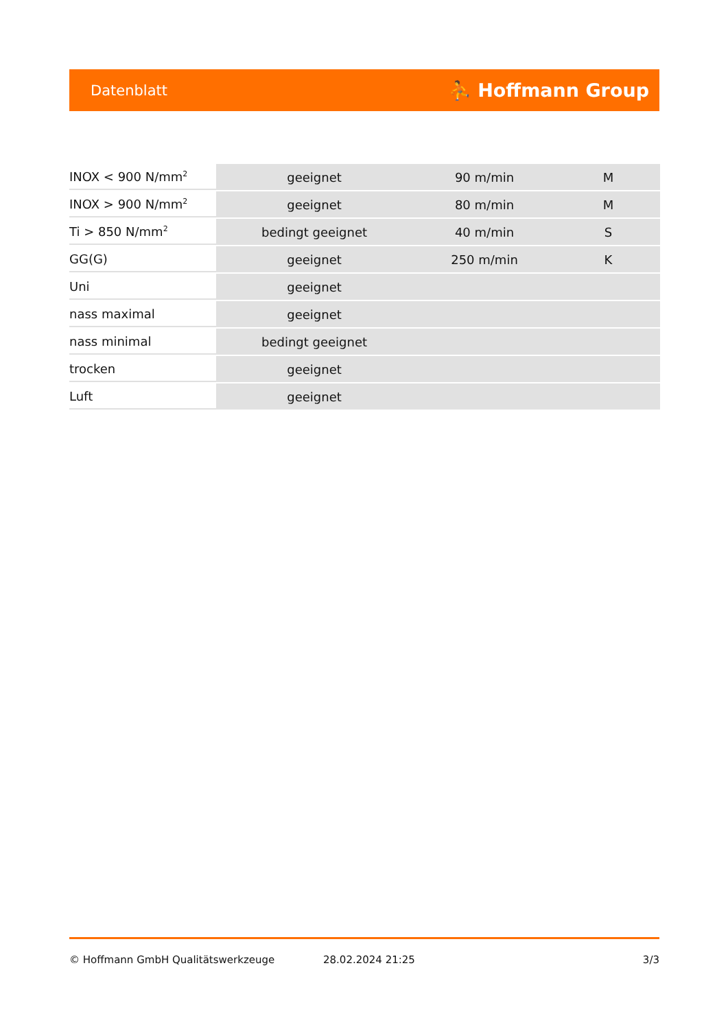Datenblatt ⛹ Hoffmann Group
| INOX < 900 N/mm<sup>2</sup> | geeignet | 90 m/min | M |
| INOX > 900 N/mm<sup>2</sup> | geeignet | 80 m/min | M |
| Ti > 850 N/mm<sup>2</sup> | bedingt geeignet | 40 m/min | S |
| GG(G) | geeignet | 250 m/min | K |
| Uni | geeignet | | |
| nass maximal | geeignet | | |
| nass minimal | bedingt geeignet | | |
| trocken | geeignet | | |
| Luft | geeignet | | |
© Hoffmann GmbH Qualitätswerkzeuge 28.02.2024 21:25 3/3